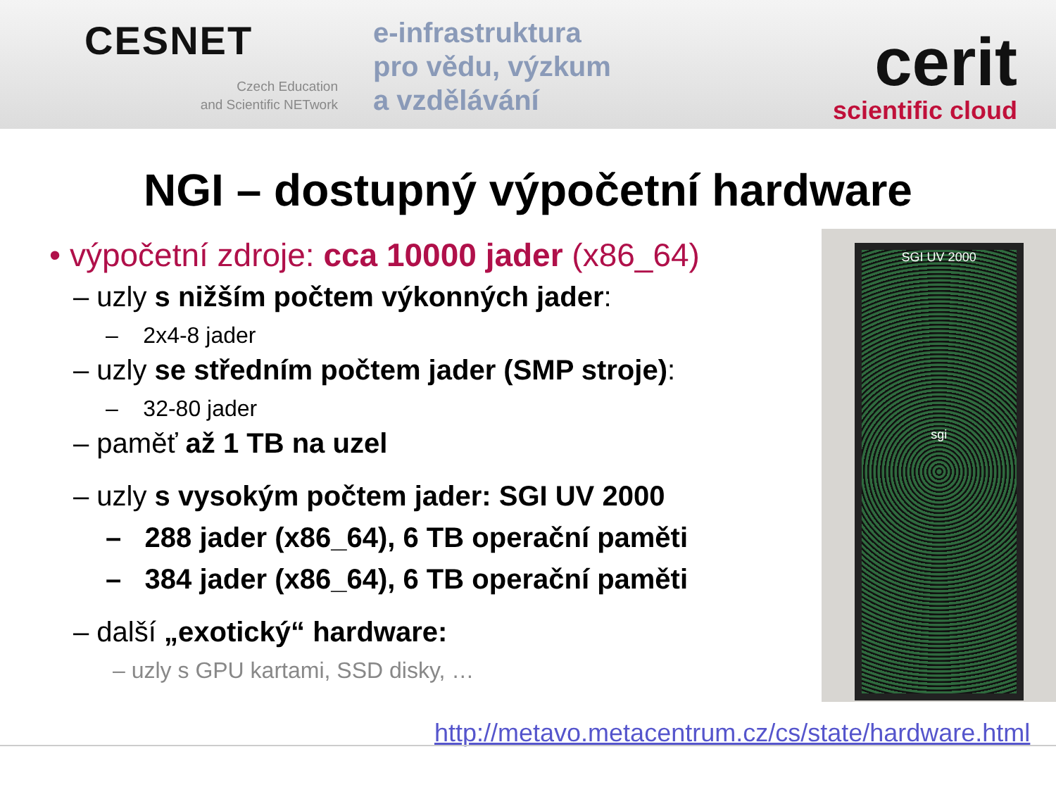CESNET
Czech Education
and Scientific NETwork
e-infrastruktura
pro vědu, výzkum
a vzdělávání
cerit
scientific cloud
NGI – dostupný výpočetní hardware
• výpočetní zdroje: cca 10000 jader (x86_64)
– uzly s nižším počtem výkonných jader:
– 2x4-8 jader
– uzly se středním počtem jader (SMP stroje):
– 32-80 jader
– paměť až 1 TB na uzel
– uzly s vysokým počtem jader: SGI UV 2000
– 288 jader (x86_64), 6 TB operační paměti
– 384 jader (x86_64), 6 TB operační paměti
– další „exotický“ hardware:
– uzly s GPU kartami, SSD disky, …
SGI UV 2000
sgi
http://metavo.metacentrum.cz/cs/state/hardware.html